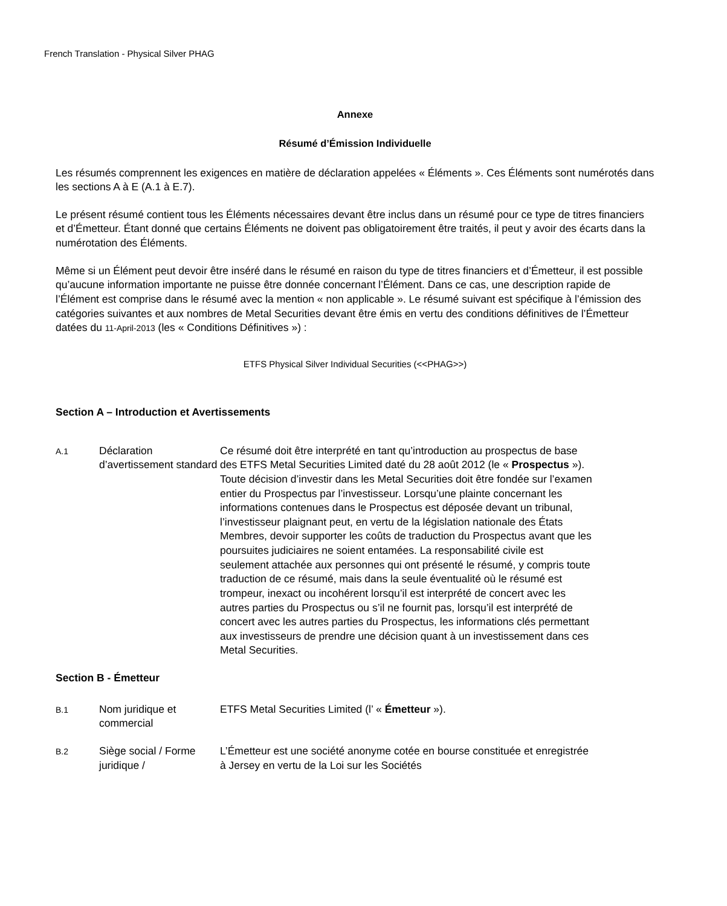French Translation - Physical Silver PHAG
Annexe
Résumé d’Émission Individuelle
Les résumés comprennent les exigences en matière de déclaration appelées « Éléments ». Ces Éléments sont numérotés dans les sections A à E (A.1 à E.7).
Le présent résumé contient tous les Éléments nécessaires devant être inclus dans un résumé pour ce type de titres financiers et d’Émetteur. Étant donné que certains Éléments ne doivent pas obligatoirement être traités, il peut y avoir des écarts dans la numérotation des Éléments.
Même si un Élément peut devoir être inséré dans le résumé en raison du type de titres financiers et d’Émetteur, il est possible qu’aucune information importante ne puisse être donnée concernant l’Élément. Dans ce cas, une description rapide de l’Élément est comprise dans le résumé avec la mention « non applicable ». Le résumé suivant est spécifique à l’émission des catégories suivantes et aux nombres de Metal Securities devant être émis en vertu des conditions définitives de l’Émetteur datées du 11-April-2013 (les « Conditions Définitives ») :
ETFS Physical Silver Individual Securities (<<PHAG>>)
Section A – Introduction et Avertissements
A.1
Déclaration d’avertissement standard
Ce résumé doit être interprété en tant qu’introduction au prospectus de base des ETFS Metal Securities Limited daté du 28 août 2012 (le « Prospectus »). Toute décision d’investir dans les Metal Securities doit être fondée sur l’examen entier du Prospectus par l’investisseur. Lorsqu’une plainte concernant les informations contenues dans le Prospectus est déposée devant un tribunal, l’investisseur plaignant peut, en vertu de la législation nationale des États Membres, devoir supporter les coûts de traduction du Prospectus avant que les poursuites judiciaires ne soient entamées. La responsabilité civile est seulement attachée aux personnes qui ont présenté le résumé, y compris toute traduction de ce résumé, mais dans la seule éventualité où le résumé est trompeur, inexact ou incohérent lorsqu’il est interprété de concert avec les autres parties du Prospectus ou s’il ne fournit pas, lorsqu’il est interprété de concert avec les autres parties du Prospectus, les informations clés permettant aux investisseurs de prendre une décision quant à un investissement dans ces Metal Securities.
Section B - Émetteur
B.1
Nom juridique et commercial
ETFS Metal Securities Limited (l’ « Émetteur »).
B.2
Siège social / Forme juridique /
L’Émetteur est une société anonyme cotée en bourse constituée et enregistrée à Jersey en vertu de la Loi sur les Sociétés